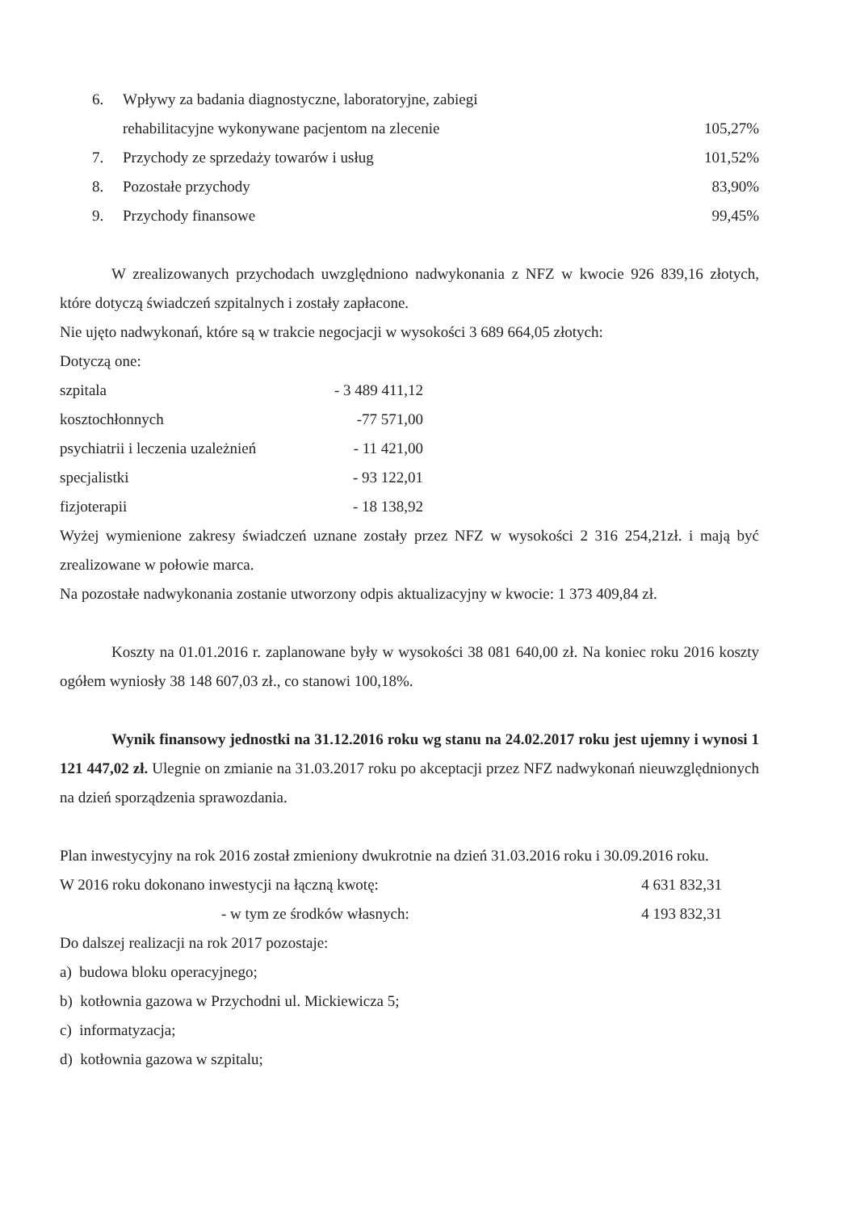| 6. | Wpływy za badania diagnostyczne, laboratoryjne, zabiegi rehabilitacyjne wykonywane pacjentom na zlecenie | 105,27% |
| 7. | Przychody ze sprzedaży towarów i usług | 101,52% |
| 8. | Pozostałe przychody | 83,90% |
| 9. | Przychody finansowe | 99,45% |
W zrealizowanych przychodach uwzględniono nadwykonania z NFZ w kwocie 926 839,16 złotych, które dotyczą świadczeń szpitalnych i zostały zapłacone.
Nie ujęto nadwykonań, które są w trakcie negocjacji w wysokości 3 689 664,05 złotych:
Dotyczą one:
| szpitala | - 3 489 411,12 |
| kosztochłonnych | -77 571,00 |
| psychiatrii i leczenia uzależnień | - 11 421,00 |
| specjalistki | - 93 122,01 |
| fizjoterapii | - 18 138,92 |
Wyżej wymienione zakresy świadczeń uznane zostały przez NFZ w wysokości 2 316 254,21zł. i mają być zrealizowane w połowie marca.
Na pozostałe nadwykonania zostanie utworzony odpis aktualizacyjny w kwocie: 1 373 409,84 zł.
Koszty na 01.01.2016 r. zaplanowane były w wysokości 38 081 640,00 zł. Na koniec roku 2016 koszty ogółem wyniosły 38 148 607,03 zł., co stanowi 100,18%.
Wynik finansowy jednostki na 31.12.2016 roku wg stanu na 24.02.2017 roku jest ujemny i wynosi 1 121 447,02 zł. Ulegnie on zmianie na 31.03.2017 roku po akceptacji przez NFZ nadwykonań nieuwzględnionych na dzień sporządzenia sprawozdania.
Plan inwestycyjny na rok 2016 został zmieniony dwukrotnie na dzień 31.03.2016 roku i 30.09.2016 roku.
| W 2016 roku dokonano inwestycji na łączną kwotę: | 4 631 832,31 |
| - w tym ze środków własnych: | 4 193 832,31 |
Do dalszej realizacji na rok 2017 pozostaje:
a) budowa bloku operacyjnego;
b) kotłownia gazowa w Przychodni ul. Mickiewicza 5;
c) informatyzacja;
d) kotłownia gazowa w szpitalu;